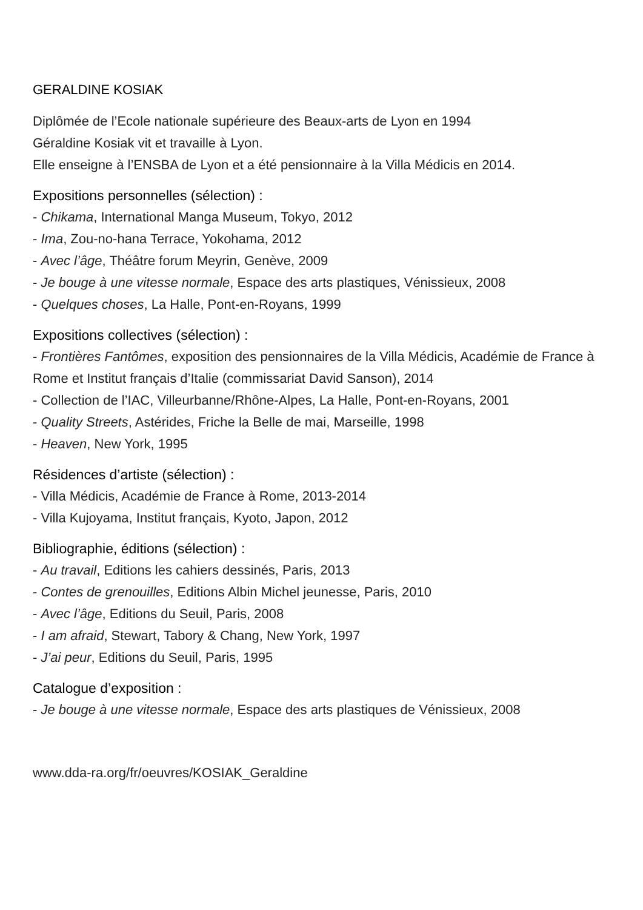GERALDINE KOSIAK
Diplômée de l’Ecole nationale supérieure des Beaux-arts de Lyon en 1994
Géraldine Kosiak vit et travaille à Lyon.
Elle enseigne à l’ENSBA de Lyon et a été pensionnaire à la Villa Médicis en 2014.
Expositions personnelles (sélection) :
- Chikama, International Manga Museum, Tokyo, 2012
- Ima, Zou-no-hana Terrace, Yokohama, 2012
- Avec l’âge, Théâtre forum Meyrin, Genève, 2009
- Je bouge à une vitesse normale, Espace des arts plastiques, Vénissieux, 2008
- Quelques choses, La Halle, Pont-en-Royans, 1999
Expositions collectives (sélection) :
- Frontières Fantômes, exposition des pensionnaires de la Villa Médicis, Académie de France à Rome et Institut français d’Italie (commissariat David Sanson), 2014
- Collection de l’IAC, Villeurbanne/Rhône-Alpes, La Halle, Pont-en-Royans, 2001
- Quality Streets, Astérides, Friche la Belle de mai, Marseille, 1998
- Heaven, New York, 1995
Résidences d’artiste (sélection) :
- Villa Médicis, Académie de France à Rome, 2013-2014
- Villa Kujoyama, Institut français, Kyoto, Japon, 2012
Bibliographie, éditions (sélection) :
- Au travail, Editions les cahiers dessinés, Paris, 2013
- Contes de grenouilles, Editions Albin Michel jeunesse, Paris, 2010
- Avec l’âge, Editions du Seuil, Paris, 2008
- I am afraid, Stewart, Tabory & Chang, New York, 1997
- J’ai peur, Editions du Seuil, Paris, 1995
Catalogue d’exposition :
- Je bouge à une vitesse normale, Espace des arts plastiques de Vénissieux, 2008
www.dda-ra.org/fr/oeuvres/KOSIAK_Geraldine